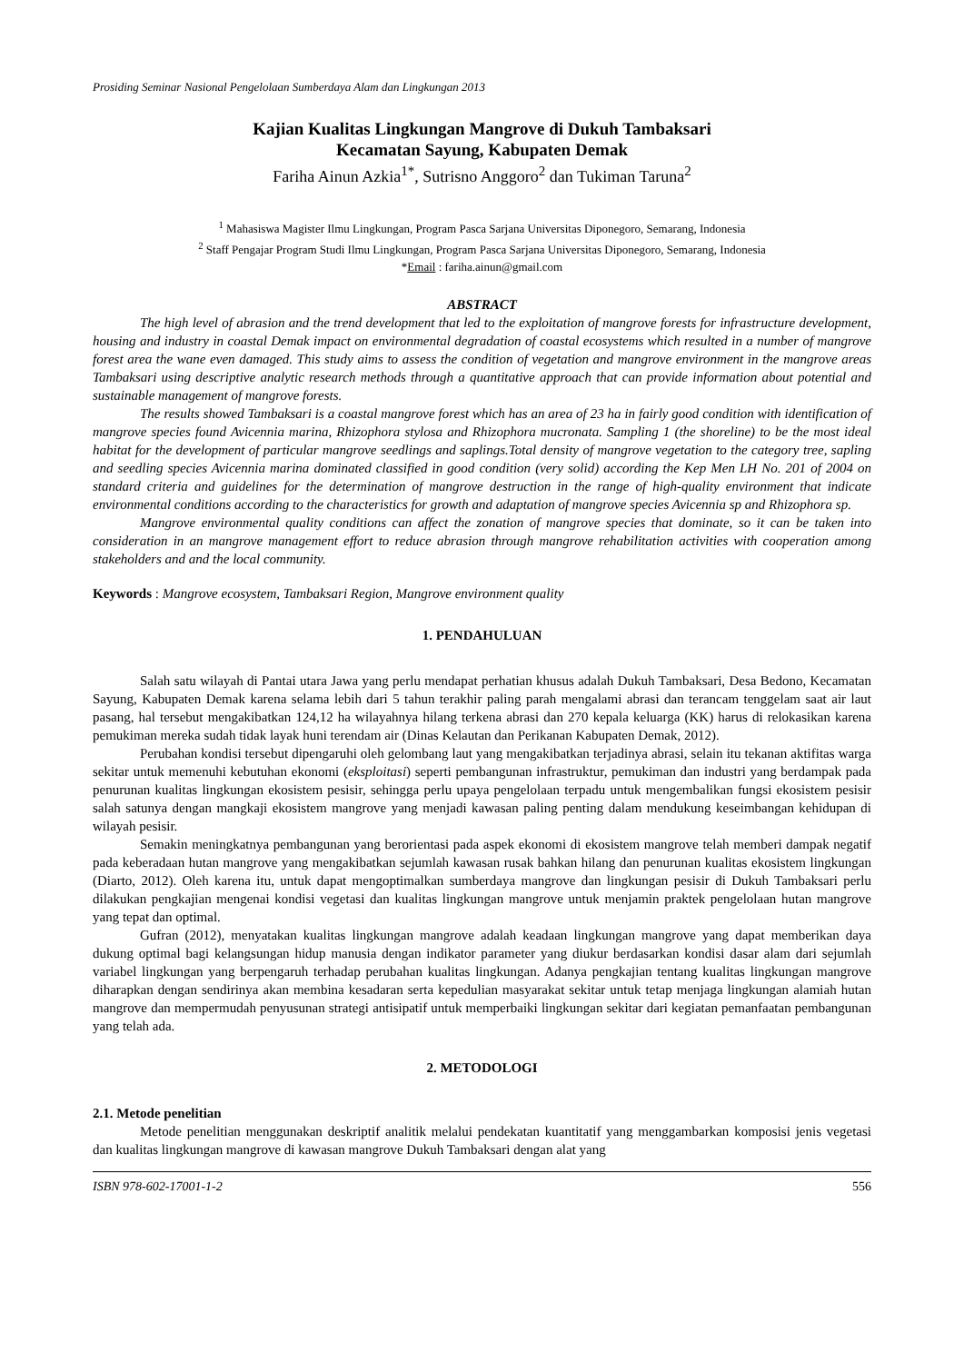Prosiding Seminar Nasional Pengelolaan Sumberdaya Alam dan Lingkungan 2013
Kajian Kualitas Lingkungan Mangrove di Dukuh Tambaksari
Kecamatan Sayung, Kabupaten Demak
Fariha Ainun Azkia<sup>1*</sup>, Sutrisno Anggoro<sup>2</sup> dan Tukiman Taruna<sup>2</sup>
<sup>1</sup> Mahasiswa Magister Ilmu Lingkungan, Program Pasca Sarjana Universitas Diponegoro, Semarang, Indonesia
<sup>2</sup> Staff Pengajar Program Studi Ilmu Lingkungan, Program Pasca Sarjana Universitas Diponegoro, Semarang, Indonesia
*Email : fariha.ainun@gmail.com
ABSTRACT
The high level of abrasion and the trend development that led to the exploitation of mangrove forests for infrastructure development, housing and industry in coastal Demak impact on environmental degradation of coastal ecosystems which resulted in a number of mangrove forest area the wane even damaged. This study aims to assess the condition of vegetation and mangrove environment in the mangrove areas Tambaksari using descriptive analytic research methods through a quantitative approach that can provide information about potential and sustainable management of mangrove forests.
The results showed Tambaksari is a coastal mangrove forest which has an area of 23 ha in fairly good condition with identification of mangrove species found Avicennia marina, Rhizophora stylosa and Rhizophora mucronata. Sampling 1 (the shoreline) to be the most ideal habitat for the development of particular mangrove seedlings and saplings.Total density of mangrove vegetation to the category tree, sapling and seedling species Avicennia marina dominated classified in good condition (very solid) according the Kep Men LH No. 201 of 2004 on standard criteria and guidelines for the determination of mangrove destruction in the range of high-quality environment that indicate environmental conditions according to the characteristics for growth and adaptation of mangrove species Avicennia sp and Rhizophora sp.
Mangrove environmental quality conditions can affect the zonation of mangrove species that dominate, so it can be taken into consideration in an mangrove management effort to reduce abrasion through mangrove rehabilitation activities with cooperation among stakeholders and and the local community.
Keywords : Mangrove ecosystem, Tambaksari Region, Mangrove environment quality
1. PENDAHULUAN
Salah satu wilayah di Pantai utara Jawa yang perlu mendapat perhatian khusus adalah Dukuh Tambaksari, Desa Bedono, Kecamatan Sayung, Kabupaten Demak karena selama lebih dari 5 tahun terakhir paling parah mengalami abrasi dan terancam tenggelam saat air laut pasang, hal tersebut mengakibatkan 124,12 ha wilayahnya hilang terkena abrasi dan 270 kepala keluarga (KK) harus di relokasikan karena pemukiman mereka sudah tidak layak huni terendam air (Dinas Kelautan dan Perikanan Kabupaten Demak, 2012).
Perubahan kondisi tersebut dipengaruhi oleh gelombang laut yang mengakibatkan terjadinya abrasi, selain itu tekanan aktifitas warga sekitar untuk memenuhi kebutuhan ekonomi (eksploitasi) seperti pembangunan infrastruktur, pemukiman dan industri yang berdampak pada penurunan kualitas lingkungan ekosistem pesisir, sehingga perlu upaya pengelolaan terpadu untuk mengembalikan fungsi ekosistem pesisir salah satunya dengan mangkaji ekosistem mangrove yang menjadi kawasan paling penting dalam mendukung keseimbangan kehidupan di wilayah pesisir.
Semakin meningkatnya pembangunan yang berorientasi pada aspek ekonomi di ekosistem mangrove telah memberi dampak negatif pada keberadaan hutan mangrove yang mengakibatkan sejumlah kawasan rusak bahkan hilang dan penurunan kualitas ekosistem lingkungan (Diarto, 2012). Oleh karena itu, untuk dapat mengoptimalkan sumberdaya mangrove dan lingkungan pesisir di Dukuh Tambaksari perlu dilakukan pengkajian mengenai kondisi vegetasi dan kualitas lingkungan mangrove untuk menjamin praktek pengelolaan hutan mangrove yang tepat dan optimal.
Gufran (2012), menyatakan kualitas lingkungan mangrove adalah keadaan lingkungan mangrove yang dapat memberikan daya dukung optimal bagi kelangsungan hidup manusia dengan indikator parameter yang diukur berdasarkan kondisi dasar alam dari sejumlah variabel lingkungan yang berpengaruh terhadap perubahan kualitas lingkungan. Adanya pengkajian tentang kualitas lingkungan mangrove diharapkan dengan sendirinya akan membina kesadaran serta kepedulian masyarakat sekitar untuk tetap menjaga lingkungan alamiah hutan mangrove dan mempermudah penyusunan strategi antisipatif untuk memperbaiki lingkungan sekitar dari kegiatan pemanfaatan pembangunan yang telah ada.
2. METODOLOGI
2.1. Metode penelitian
Metode penelitian menggunakan deskriptif analitik melalui pendekatan kuantitatif yang menggambarkan komposisi jenis vegetasi dan kualitas lingkungan mangrove di kawasan mangrove Dukuh Tambaksari dengan alat yang
ISBN 978-602-17001-1-2 556